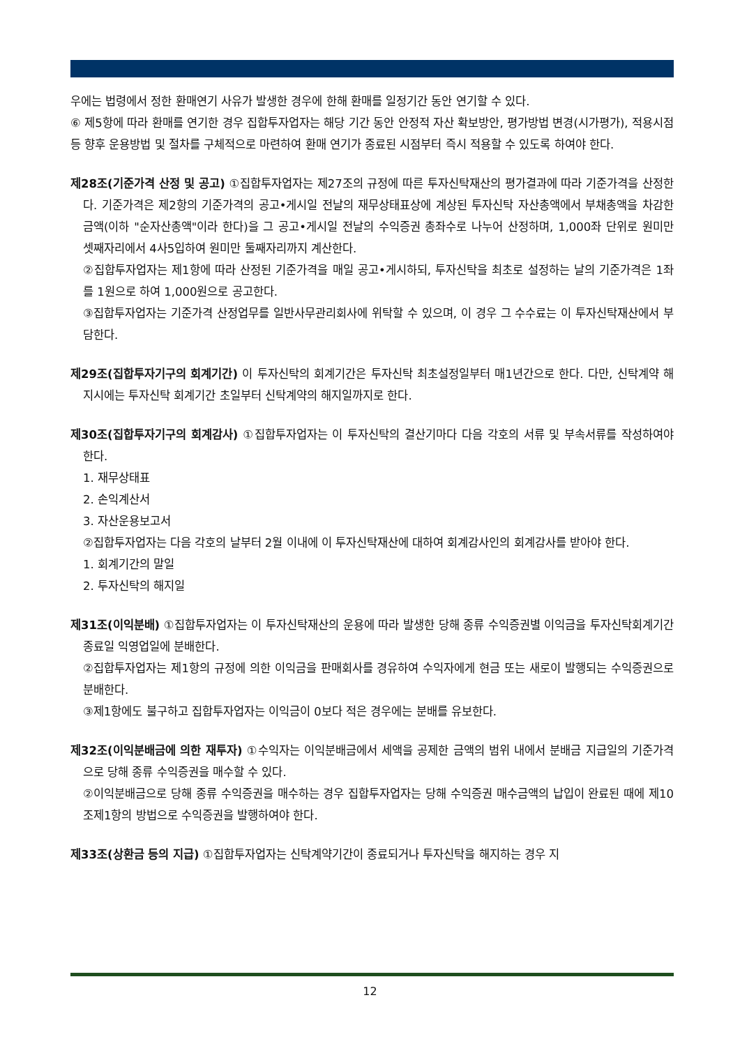우에는 법령에서 정한 환매연기 사유가 발생한 경우에 한해 환매를 일정기간 동안 연기할 수 있다.
⑥ 제5항에 따라 환매를 연기한 경우 집합투자업자는 해당 기간 동안 안정적 자산 확보방안, 평가방법 변경(시가평가), 적용시점 등 향후 운용방법 및 절차를 구체적으로 마련하여 환매 연기가 종료된 시점부터 즉시 적용할 수 있도록 하여야 한다.
제28조(기준가격 산정 및 공고) ①집합투자업자는 제27조의 규정에 따른 투자신탁재산의 평가결과에 따라 기준가격을 산정한다. 기준가격은 제2항의 기준가격의 공고•게시일 전날의 재무상태표상에 계상된 투자신탁 자산총액에서 부채총액을 차감한 금액(이하 "순자산총액"이라 한다)을 그 공고•게시일 전날의 수익증권 총좌수로 나누어 산정하며, 1,000좌 단위로 원미만 셋째자리에서 4사5입하여 원미만 둘째자리까지 계산한다.
②집합투자업자는 제1항에 따라 산정된 기준가격을 매일 공고•게시하되, 투자신탁을 최초로 설정하는 날의 기준가격은 1좌를 1원으로 하여 1,000원으로 공고한다.
③집합투자업자는 기준가격 산정업무를 일반사무관리회사에 위탁할 수 있으며, 이 경우 그 수수료는 이 투자신탁재산에서 부담한다.
제29조(집합투자기구의 회계기간) 이 투자신탁의 회계기간은 투자신탁 최초설정일부터 매1년간으로 한다. 다만, 신탁계약 해지시에는 투자신탁 회계기간 초일부터 신탁계약의 해지일까지로 한다.
제30조(집합투자기구의 회계감사) ①집합투자업자는 이 투자신탁의 결산기마다 다음 각호의 서류 및 부속서류를 작성하여야 한다.
1. 재무상태표
2. 손익계산서
3. 자산운용보고서
②집합투자업자는 다음 각호의 날부터 2월 이내에 이 투자신탁재산에 대하여 회계감사인의 회계감사를 받아야 한다.
1. 회계기간의 말일
2. 투자신탁의 해지일
제31조(이익분배) ①집합투자업자는 이 투자신탁재산의 운용에 따라 발생한 당해 종류 수익증권별 이익금을 투자신탁회계기간 종료일 익영업일에 분배한다.
②집합투자업자는 제1항의 규정에 의한 이익금을 판매회사를 경유하여 수익자에게 현금 또는 새로이 발행되는 수익증권으로 분배한다.
③제1항에도 불구하고 집합투자업자는 이익금이 0보다 적은 경우에는 분배를 유보한다.
제32조(이익분배금에 의한 재투자) ①수익자는 이익분배금에서 세액을 공제한 금액의 범위 내에서 분배금 지급일의 기준가격으로 당해 종류 수익증권을 매수할 수 있다.
②이익분배금으로 당해 종류 수익증권을 매수하는 경우 집합투자업자는 당해 수익증권 매수금액의 납입이 완료된 때에 제10조제1항의 방법으로 수익증권을 발행하여야 한다.
제33조(상환금 등의 지급) ①집합투자업자는 신탁계약기간이 종료되거나 투자신탁을 해지하는 경우 지
12